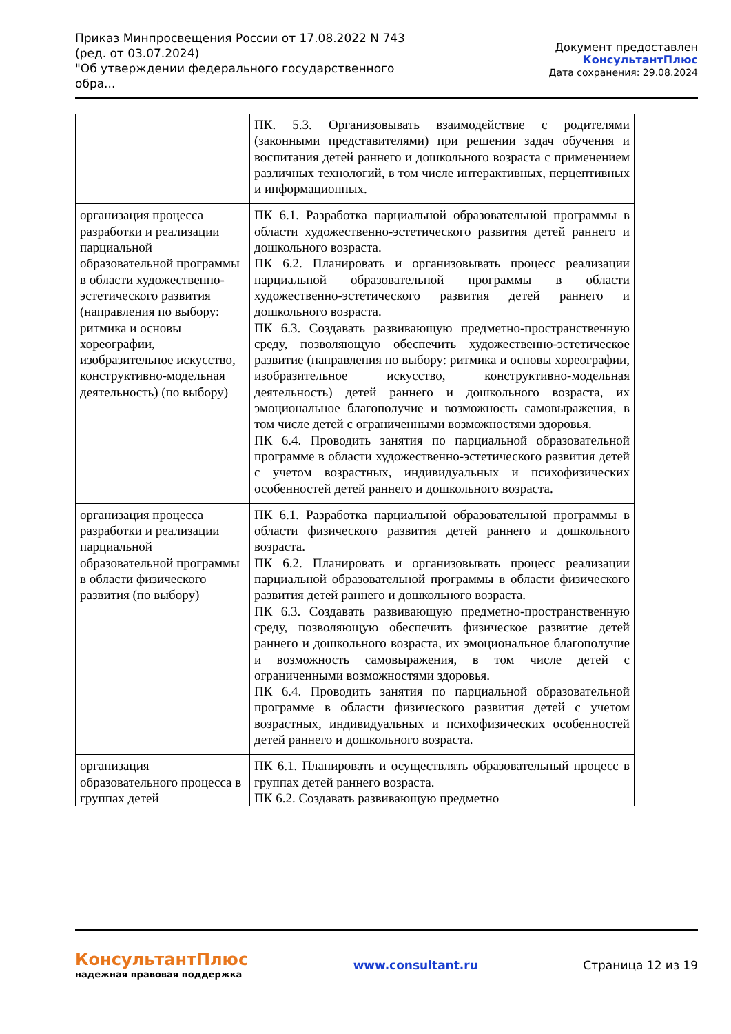Приказ Минпросвещения России от 17.08.2022 N 743
(ред. от 03.07.2024)
"Об утверждении федерального государственного обра...
Документ предоставлен КонсультантПлюс
Дата сохранения: 29.08.2024
| | ПК. 5.3. Организовывать взаимодействие с родителями (законными представителями) при решении задач обучения и воспитания детей раннего и дошкольного возраста с применением различных технологий, в том числе интерактивных, перцептивных и информационных. |
| организация процесса разработки и реализации парциальной образовательной программы в области художественно-эстетического развития (направления по выбору: ритмика и основы хореографии, изобразительное искусство, конструктивно-модельная деятельность) (по выбору) | ПК 6.1. Разработка парциальной образовательной программы в области художественно-эстетического развития детей раннего и дошкольного возраста. ПК 6.2. Планировать и организовывать процесс реализации парциальной образовательной программы в области художественно-эстетического развития детей раннего и дошкольного возраста. ПК 6.3. Создавать развивающую предметно-пространственную среду, позволяющую обеспечить художественно-эстетическое развитие (направления по выбору: ритмика и основы хореографии, изобразительное искусство, конструктивно-модельная деятельность) детей раннего и дошкольного возраста, их эмоциональное благополучие и возможность самовыражения, в том числе детей с ограниченными возможностями здоровья. ПК 6.4. Проводить занятия по парциальной образовательной программе в области художественно-эстетического развития детей с учетом возрастных, индивидуальных и психофизических особенностей детей раннего и дошкольного возраста. |
| организация процесса разработки и реализации парциальной образовательной программы в области физического развития (по выбору) | ПК 6.1. Разработка парциальной образовательной программы в области физического развития детей раннего и дошкольного возраста. ПК 6.2. Планировать и организовывать процесс реализации парциальной образовательной программы в области физического развития детей раннего и дошкольного возраста. ПК 6.3. Создавать развивающую предметно-пространственную среду, позволяющую обеспечить физическое развитие детей раннего и дошкольного возраста, их эмоциональное благополучие и возможность самовыражения, в том числе детей с ограниченными возможностями здоровья. ПК 6.4. Проводить занятия по парциальной образовательной программе в области физического развития детей с учетом возрастных, индивидуальных и психофизических особенностей детей раннего и дошкольного возраста. |
| организация образовательного процесса в группах детей | ПК 6.1. Планировать и осуществлять образовательный процесс в группах детей раннего возраста. ПК 6.2. Создавать развивающую предметно |
КонсультантПлюс
надежная правовая поддержка
www.consultant.ru Страница 12 из 19